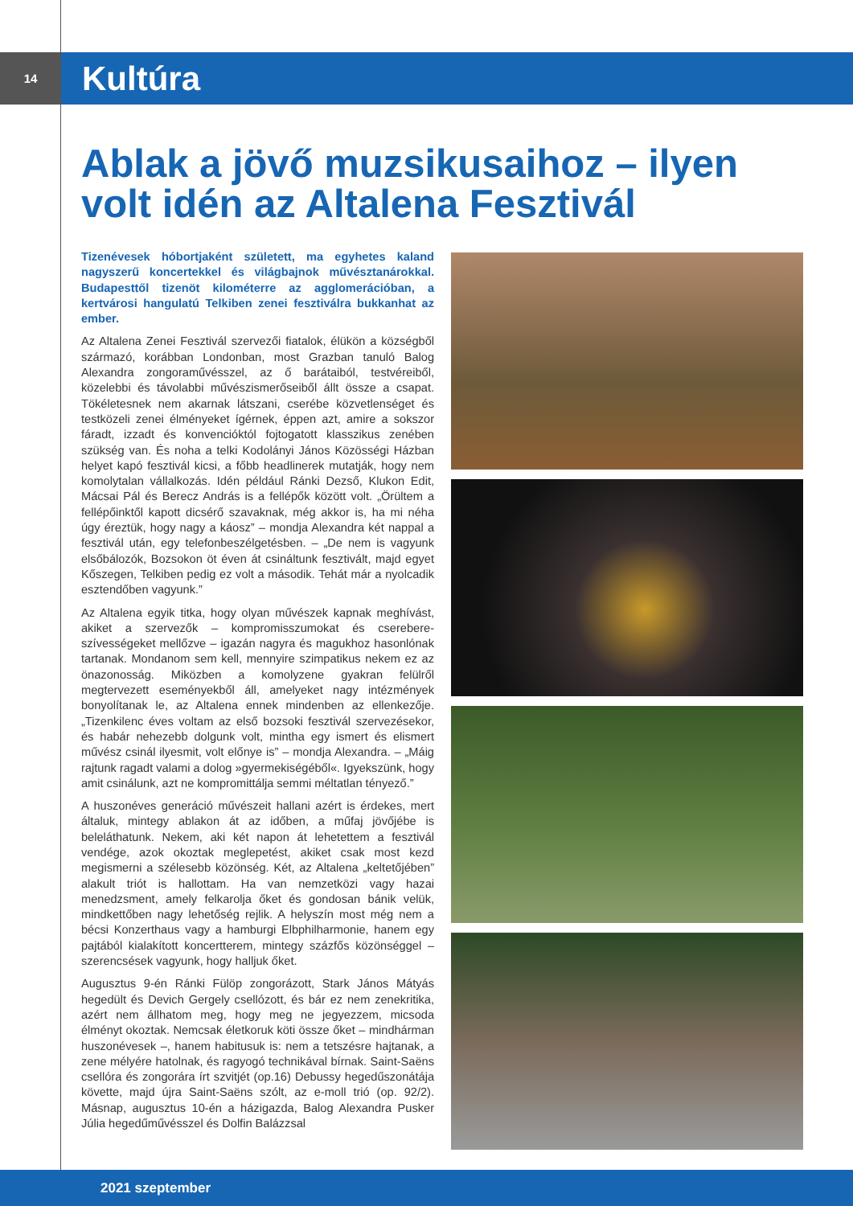14
Kultúra
Ablak a jövő muzsikusaihoz – ilyen volt idén az Altalena Fesztivál
Tizenévesek hóbortjaként született, ma egyhetes kaland nagyszerű koncertekkel és világbajnok művésztanárokkal. Budapesttől tizenöt kilométerre az agglomerációban, a kertvárosi hangulatú Telkiben zenei fesztiválra bukkanhat az ember.
Az Altalena Zenei Fesztivál szervezői fiatalok, élükön a községből származó, korábban Londonban, most Grazban tanuló Balog Alexandra zongoraművésszel, az ő barátaiból, testvéreiből, közelebbi és távolabbi művészismerőseiből állt össze a csapat. Tökéletesnek nem akarnak látszani, cserébe közvetlenséget és testközeli zenei élményeket ígérnek, éppen azt, amire a sokszor fáradt, izzadt és konvencióktól fojtogatott klasszikus zenében szükség van. És noha a telki Kodolányi János Közösségi Házban helyet kapó fesztivál kicsi, a főbb headlinerek mutatják, hogy nem komolytalan vállalkozás. Idén például Ránki Dezső, Klukon Edit, Mácsai Pál és Berecz András is a fellépők között volt. „Örültem a fellépőinktől kapott dicsérő szavaknak, még akkor is, ha mi néha úgy éreztük, hogy nagy a káosz” – mondja Alexandra két nappal a fesztivál után, egy telefonbeszélgetésben. – „De nem is vagyunk elsőbálozók, Bozsokon öt éven át csináltunk fesztivált, majd egyet Kőszegen, Telkiben pedig ez volt a második. Tehát már a nyolcadik esztendőben vagyunk.”
Az Altalena egyik titka, hogy olyan művészek kapnak meghívást, akiket a szervezők – kompromisszumokat és cserebere-szívességeket mellőzve – igazán nagyra és magukhoz hasonlónak tartanak. Mondanom sem kell, mennyire szimpatikus nekem ez az önazonosság. Miközben a komolyzene gyakran felülről megtervezett eseményekből áll, amelyeket nagy intézmények bonyolítanak le, az Altalena ennek mindenben az ellenkezője. „Tizenkilenc éves voltam az első bozsoki fesztivál szervezésekor, és habár nehezebb dolgunk volt, mintha egy ismert és elismert művész csinál ilyesmit, volt előnye is” – mondja Alexandra. – „Máig rajtunk ragadt valami a dolog »gyermekiségéből«. Igyekszünk, hogy amit csinálunk, azt ne kompromittálja semmi méltatlan tényező.”
A huszonéves generáció művészeit hallani azért is érdekes, mert általuk, mintegy ablakon át az időben, a műfaj jövőjébe is beleláthatunk. Nekem, aki két napon át lehetettem a fesztivál vendége, azok okoztak meglepetést, akiket csak most kezd megismerni a szélesebb közönség. Két, az Altalena „keltetőjében” alakult triót is hallottam. Ha van nemzetközi vagy hazai menedzsment, amely felkarolja őket és gondosan bánik velük, mindkettőben nagy lehetőség rejlik. A helyszín most még nem a bécsi Konzerthaus vagy a hamburgi Elbphilharmonie, hanem egy pajtából kialakított koncertterem, mintegy százfős közönséggel – szerencsések vagyunk, hogy halljuk őket.
Augusztus 9-én Ránki Fülöp zongorázott, Stark János Mátyás hegedült és Devich Gergely csellózott, és bár ez nem zenekritika, azért nem állhatom meg, hogy meg ne jegyezzem, micsoda élményt okoztak. Nemcsak életkoruk köti össze őket – mindhárman huszonévesek –, hanem habitusuk is: nem a tetszésre hajtanak, a zene mélyére hatolnak, és ragyogó technikával bírnak. Saint-Saëns csellóra és zongorára írt szvitjét (op.16) Debussy hegedűszonátája követte, majd újra Saint-Saëns szólt, az e-moll trió (op. 92/2). Másnap, augusztus 10-én a házigazda, Balog Alexandra Pusker Júlia hegedűművésszel és Dolfin Balázzsal
2021 szeptember